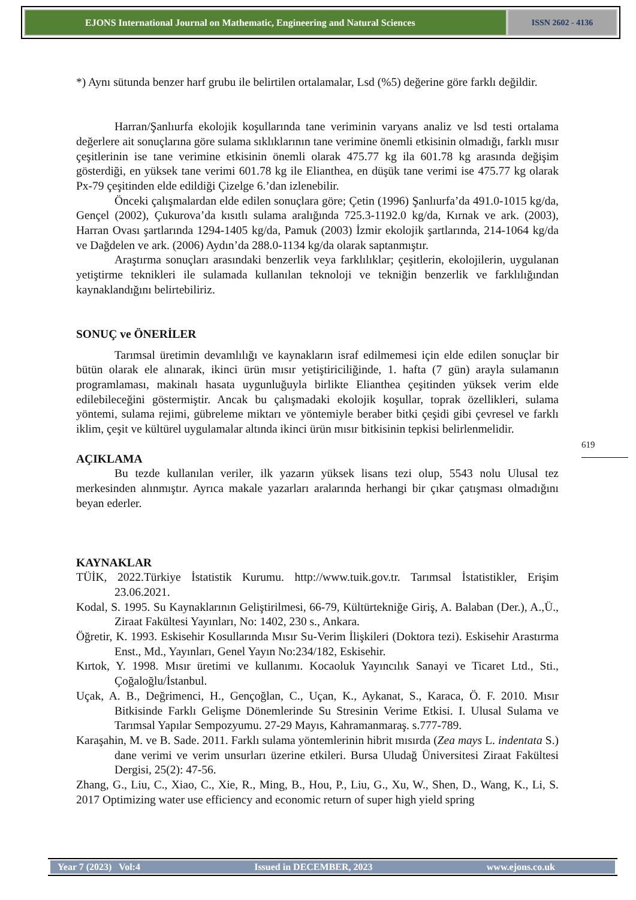EJONS International Journal on Mathematic, Engineering and Natural Sciences
ISSN 2602 - 4136
*) Aynı sütunda benzer harf grubu ile belirtilen ortalamalar, Lsd (%5) değerine göre farklı değildir.
Harran/Şanlıurfa ekolojik koşullarında tane veriminin varyans analiz ve lsd testi ortalama değerlere ait sonuçlarına göre sulama sıklıklarının tane verimine önemli etkisinin olmadığı, farklı mısır çeşitlerinin ise tane verimine etkisinin önemli olarak 475.77 kg ila 601.78 kg arasında değişim gösterdiği, en yüksek tane verimi 601.78 kg ile Elianthea, en düşük tane verimi ise 475.77 kg olarak Px-79 çeşitinden elde edildiği Çizelge 6.’dan izlenebilir.
Önceki çalışmalardan elde edilen sonuçlara göre; Çetin (1996) Şanlıurfa’da 491.0-1015 kg/da, Gençel (2002), Çukurova’da kısıtlı sulama aralığında 725.3-1192.0 kg/da, Kırnak ve ark. (2003), Harran Ovası şartlarında 1294-1405 kg/da, Pamuk (2003) İzmir ekolojik şartlarında, 214-1064 kg/da ve Dağdelen ve ark. (2006) Aydın’da 288.0-1134 kg/da olarak saptanmıştır.
Araştırma sonuçları arasındaki benzerlik veya farklılıklar; çeşitlerin, ekolojilerin, uygulanan yetiştirme teknikleri ile sulamada kullanılan teknoloji ve tekniğin benzerlik ve farklılığından kaynaklandığını belirtebiliriz.
SONUÇ ve ÖNERİLER
Tarımsal üretimin devamlılığı ve kaynakların israf edilmemesi için elde edilen sonuçlar bir bütün olarak ele alınarak, ikinci ürün mısır yetiştiriciliğinde, 1. hafta (7 gün) arayla sulamanın programlaması, makinalı hasata uygunluğuyla birlikte Elianthea çeşitinden yüksek verim elde edilebileceğini göstermiştir. Ancak bu çalışmadaki ekolojik koşullar, toprak özellikleri, sulama yöntemi, sulama rejimi, gübreleme miktarı ve yöntemiyle beraber bitki çeşidi gibi çevresel ve farklı iklim, çeşit ve kültürel uygulamalar altında ikinci ürün mısır bitkisinin tepkisi belirlenmelidir.
AÇIKLAMA
Bu tezde kullanılan veriler, ilk yazarın yüksek lisans tezi olup, 5543 nolu Ulusal tez merkesinden alınmıştır. Ayrıca makale yazarları aralarında herhangi bir çıkar çatışması olmadığını beyan ederler.
KAYNAKLAR
TÜİK, 2022.Türkiye İstatistik Kurumu. http://www.tuik.gov.tr. Tarımsal İstatistikler, Erişim 23.06.2021.
Kodal, S. 1995. Su Kaynaklarının Geliştirilmesi, 66-79, Kültürtekniğe Giriş, A. Balaban (Der.), A.,Ü., Ziraat Fakültesi Yayınları, No: 1402, 230 s., Ankara.
Öğretir, K. 1993. Eskisehir Kosullarında Mısır Su-Verim İlişkileri (Doktora tezi). Eskisehir Arastırma Enst., Md., Yayınları, Genel Yayın No:234/182, Eskisehir.
Kırtok, Y. 1998. Mısır üretimi ve kullanımı. Kocaoluk Yayıncılık Sanayi ve Ticaret Ltd., Sti., Çoğaloğlu/İstanbul.
Uçak, A. B., Değrimenci, H., Gençoğlan, C., Uçan, K., Aykanat, S., Karaca, Ö. F. 2010. Mısır Bitkisinde Farklı Gelişme Dönemlerinde Su Stresinin Verime Etkisi. I. Ulusal Sulama ve Tarımsal Yapılar Sempozyumu. 27-29 Mayıs, Kahramanmaraş. s.777-789.
Karaşahin, M. ve B. Sade. 2011. Farklı sulama yöntemlerinin hibrit mısırda (Zea mays L. indentata S.) dane verimi ve verim unsurları üzerine etkileri. Bursa Uludağ Üniversitesi Ziraat Fakültesi Dergisi, 25(2): 47-56.
Zhang, G., Liu, C., Xiao, C., Xie, R., Ming, B., Hou, P., Liu, G., Xu, W., Shen, D., Wang, K., Li, S. 2017 Optimizing water use efficiency and economic return of super high yield spring
619
Year 7 (2023) Vol:4 Issued in DECEMBER, 2023 www.ejons.co.uk